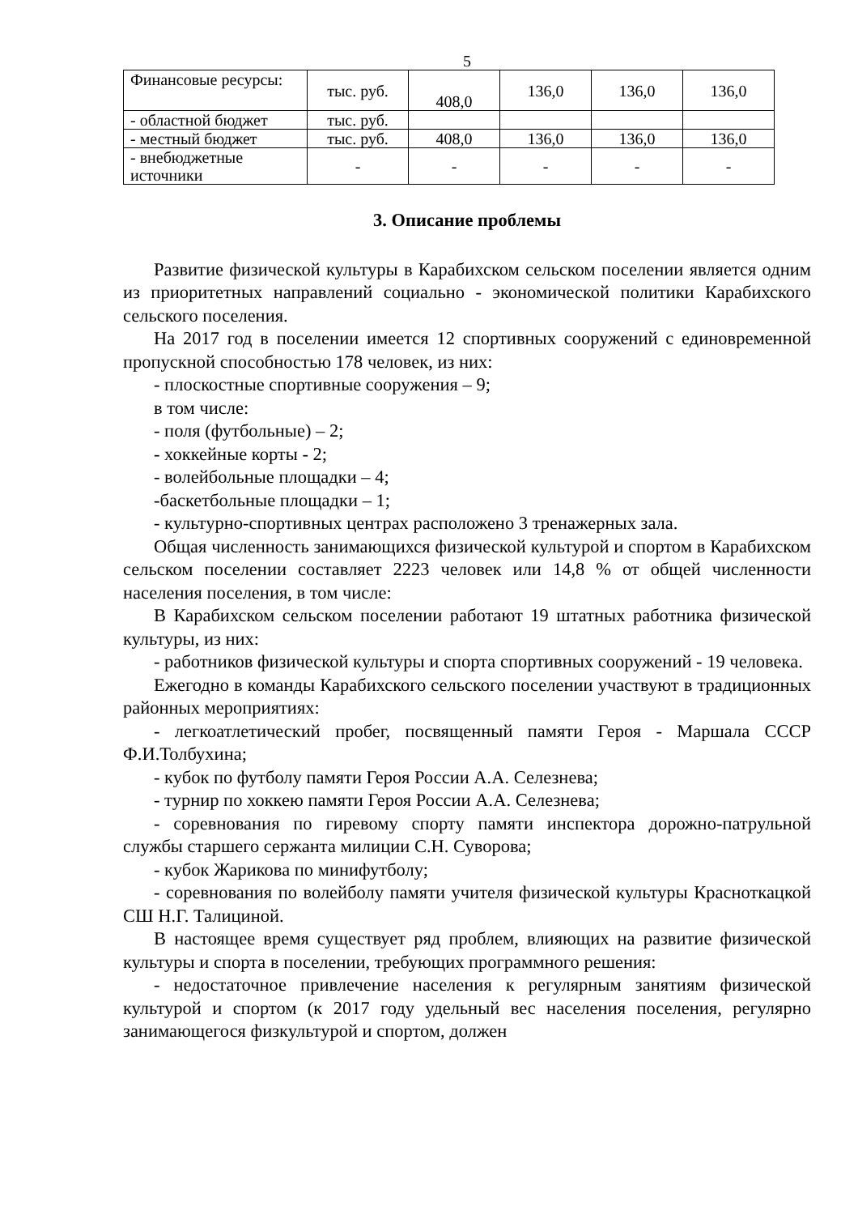5
| Финансовые ресурсы: | тыс. руб. | 408,0 | 136,0 | 136,0 | 136,0 |
| - областной бюджет | тыс. руб. | | | | |
| - местный бюджет | тыс. руб. | 408,0 | 136,0 | 136,0 | 136,0 |
| - внебюджетные источники | - | - | - | - | - |
3. Описание проблемы
Развитие физической культуры в Карабихском сельском поселении является одним из приоритетных направлений социально - экономической политики Карабихского сельского поселения.
На 2017 год в поселении имеется 12 спортивных сооружений с единовременной пропускной способностью 178 человек, из них:
- плоскостные спортивные сооружения – 9;
в том числе:
- поля (футбольные) – 2;
- хоккейные корты - 2;
- волейбольные площадки – 4;
-баскетбольные площадки – 1;
- культурно-спортивных центрах расположено 3 тренажерных зала.
Общая численность занимающихся физической культурой и спортом в Карабихском сельском поселении составляет 2223 человек или 14,8 % от общей численности населения поселения, в том числе:
В Карабихском сельском поселении работают 19 штатных работника физической культуры, из них:
- работников физической культуры и спорта спортивных сооружений - 19 человека.
Ежегодно в команды Карабихского сельского поселении участвуют в традиционных районных мероприятиях:
- легкоатлетический пробег, посвященный памяти Героя - Маршала СССР Ф.И.Толбухина;
- кубок по футболу памяти Героя России А.А. Селезнева;
- турнир по хоккею памяти Героя России А.А. Селезнева;
- соревнования по гиревому спорту памяти инспектора дорожно-патрульной службы старшего сержанта милиции С.Н. Суворова;
- кубок Жарикова по минифутболу;
- соревнования по волейболу памяти учителя физической культуры Красноткацкой СШ Н.Г. Талициной.
В настоящее время существует ряд проблем, влияющих на развитие физической культуры и спорта в поселении, требующих программного решения:
- недостаточное привлечение населения к регулярным занятиям физической культурой и спортом (к 2017 году удельный вес населения поселения, регулярно занимающегося физкультурой и спортом, должен